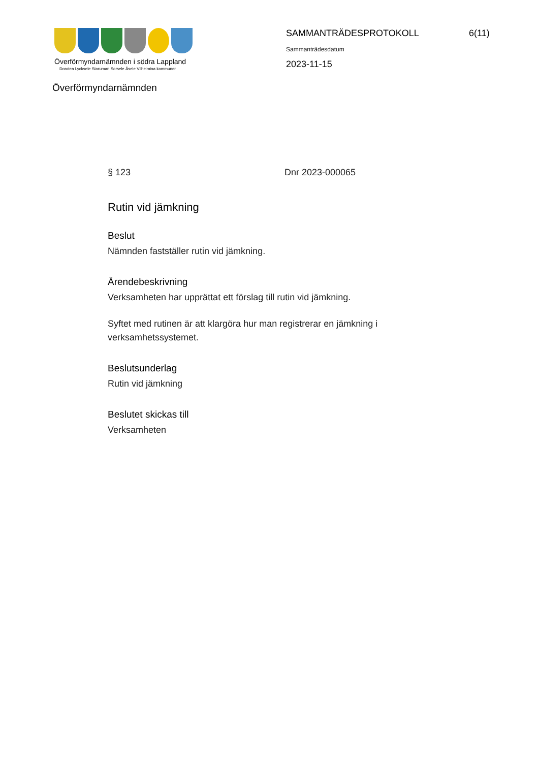Överförmyndarnämnden i södra Lappland
Dorotea Lycksele Storuman Sorsele Åsele Vilhelmina kommuner
Överförmyndarnämnden
SAMMANTRÄDESPROTOKOLL
Sammanträdesdatum
2023-11-15
6(11)
§ 123 Dnr 2023-000065
Rutin vid jämkning
Beslut
Nämnden fastställer rutin vid jämkning.
Ärendebeskrivning
Verksamheten har upprättat ett förslag till rutin vid jämkning.
Syftet med rutinen är att klargöra hur man registrerar en jämkning i verksamhetssystemet.
Beslutsunderlag
Rutin vid jämkning
Beslutet skickas till
Verksamheten